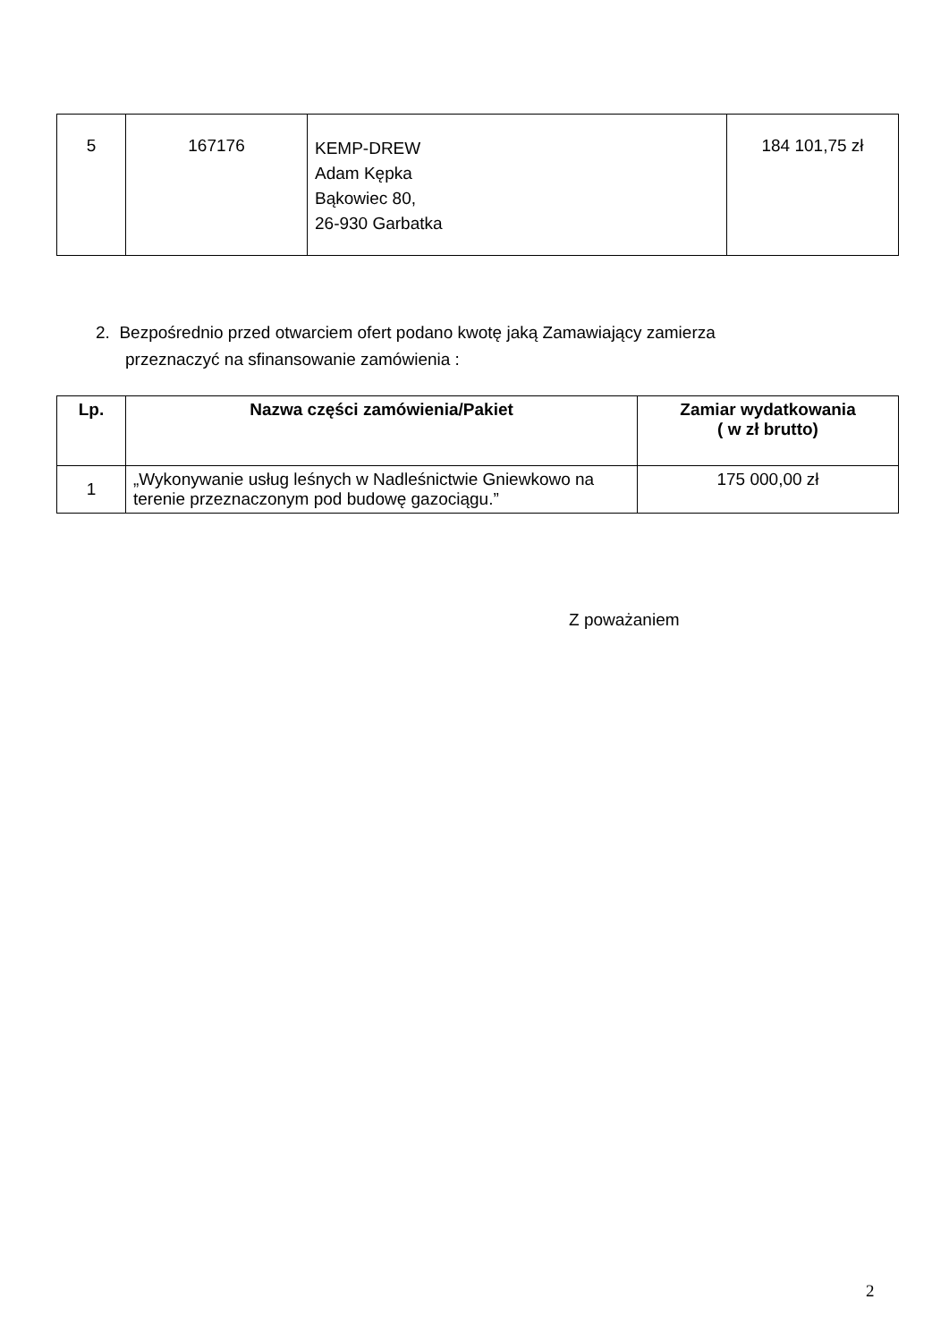| 5 | 167176 | KEMP-DREW Adam Kępka Bąkowiec 80, 26-930 Garbatka | 184 101,75 zł |
2. Bezpośrednio przed otwarciem ofert podano kwotę jaką Zamawiający zamierza
przeznaczyć na sfinansowanie zamówienia :
| Lp. | Nazwa części zamówienia/Pakiet | Zamiar wydatkowania ( w zł brutto) |
| --- | --- | --- |
| 1 | „Wykonywanie usług leśnych w Nadleśnictwie Gniewkowo na terenie przeznaczonym pod budowę gazociągu.” | 175 000,00 zł |
Z poważaniem
2